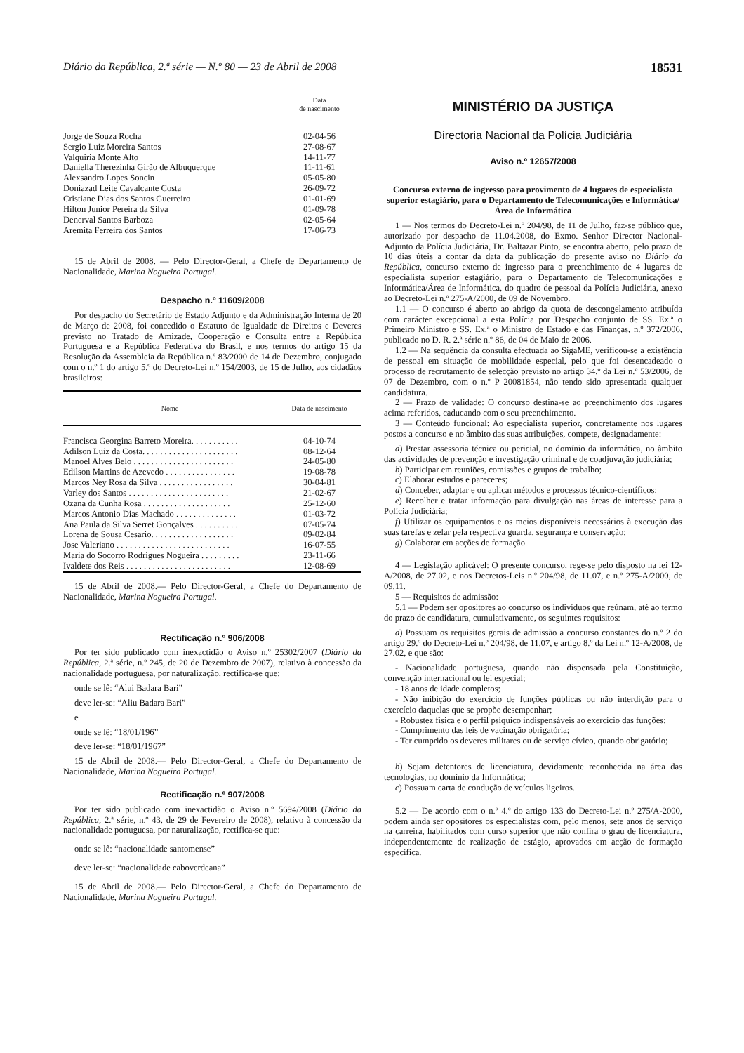Diário da República, 2.ª série — N.º 80 — 23 de Abril de 2008 18531
| | Data de nascimento |
| Jorge de Souza Rocha | 02-04-56 |
| Sergio Luiz Moreira Santos | 27-08-67 |
| Valquiria Monte Alto | 14-11-77 |
| Daniella Therezinha Girão de Albuquerque | 11-11-61 |
| Alexsandro Lopes Soncin | 05-05-80 |
| Doniazad Leite Cavalcante Costa | 26-09-72 |
| Cristiane Dias dos Santos Guerreiro | 01-01-69 |
| Hilton Junior Pereira da Silva | 01-09-78 |
| Denerval Santos Barboza | 02-05-64 |
| Aremita Ferreira dos Santos | 17-06-73 |
15 de Abril de 2008. — Pelo Director-Geral, a Chefe de Departamento de Nacionalidade, Marina Nogueira Portugal.
Despacho n.º 11609/2008
Por despacho do Secretário de Estado Adjunto e da Administração Interna de 20 de Março de 2008, foi concedido o Estatuto de Igualdade de Direitos e Deveres previsto no Tratado de Amizade, Cooperação e Consulta entre a República Portuguesa e a República Federativa do Brasil, e nos termos do artigo 15 da Resolução da Assembleia da República n.º 83/2000 de 14 de Dezembro, conjugado com o n.º 1 do artigo 5.º do Decreto-Lei n.º 154/2003, de 15 de Julho, aos cidadãos brasileiros:
| Nome | Data de nascimento |
| --- | --- |
| Francisca Georgina Barreto Moreira. . . . . . . . . . . | 04-10-74 |
| Adilson Luiz da Costa. . . . . . . . . . . . . . . . . . . . . . | 08-12-64 |
| Manoel Alves Belo . . . . . . . . . . . . . . . . . . . . . . . | 24-05-80 |
| Edilson Martins de Azevedo . . . . . . . . . . . . . . . . | 19-08-78 |
| Marcos Ney Rosa da Silva . . . . . . . . . . . . . . . . . | 30-04-81 |
| Varley dos Santos . . . . . . . . . . . . . . . . . . . . . . . | 21-02-67 |
| Ozana da Cunha Rosa . . . . . . . . . . . . . . . . . . . . | 25-12-60 |
| Marcos Antonio Dias Machado . . . . . . . . . . . . . . | 01-03-72 |
| Ana Paula da Silva Serret Gonçalves . . . . . . . . . . | 07-05-74 |
| Lorena de Sousa Cesario. . . . . . . . . . . . . . . . . . . | 09-02-84 |
| Jose Valeriano . . . . . . . . . . . . . . . . . . . . . . . . . . | 16-07-55 |
| Maria do Socorro Rodrigues Nogueira . . . . . . . . . | 23-11-66 |
| Ivaldete dos Reis . . . . . . . . . . . . . . . . . . . . . . . . | 12-08-69 |
15 de Abril de 2008.— Pelo Director-Geral, a Chefe do Departamento de Nacionalidade, Marina Nogueira Portugal.
Rectificação n.º 906/2008
Por ter sido publicado com inexactidão o Aviso n.º 25302/2007 (Diário da República, 2.ª série, n.º 245, de 20 de Dezembro de 2007), relativo à concessão da nacionalidade portuguesa, por naturalização, rectifica-se que:
onde se lê: “Alui Badara Bari”
deve ler-se: “Aliu Badara Bari”
e
onde se lê: “18/01/196”
deve ler-se: “18/01/1967”
15 de Abril de 2008.— Pelo Director-Geral, a Chefe do Departamento de Nacionalidade, Marina Nogueira Portugal.
Rectificação n.º 907/2008
Por ter sido publicado com inexactidão o Aviso n.º 5694/2008 (Diário da República, 2.ª série, n.º 43, de 29 de Fevereiro de 2008), relativo à concessão da nacionalidade portuguesa, por naturalização, rectifica-se que:
onde se lê: “nacionalidade santomense”
deve ler-se: “nacionalidade caboverdeana”
15 de Abril de 2008.— Pelo Director-Geral, a Chefe do Departamento de Nacionalidade, Marina Nogueira Portugal.
MINISTÉRIO DA JUSTIÇA
Directoria Nacional da Polícia Judiciária
Aviso n.º 12657/2008
Concurso externo de ingresso para provimento de 4 lugares de especialista superior estagiário, para o Departamento de Telecomunicações e Informática/Área de Informática
1 — Nos termos do Decreto-Lei n.º 204/98, de 11 de Julho, faz-se público que, autorizado por despacho de 11.04.2008, do Exmo. Senhor Director Nacional-Adjunto da Polícia Judiciária, Dr. Baltazar Pinto, se encontra aberto, pelo prazo de 10 dias úteis a contar da data da publicação do presente aviso no Diário da República, concurso externo de ingresso para o preenchimento de 4 lugares de especialista superior estagiário, para o Departamento de Telecomunicações e Informática/Área de Informática, do quadro de pessoal da Polícia Judiciária, anexo ao Decreto-Lei n.º 275-A/2000, de 09 de Novembro.
1.1 — O concurso é aberto ao abrigo da quota de descongelamento atribuída com carácter excepcional a esta Polícia por Despacho conjunto de SS. Ex.ª o Primeiro Ministro e SS. Ex.ª o Ministro de Estado e das Finanças, n.º 372/2006, publicado no D. R. 2.ª série n.º 86, de 04 de Maio de 2006.
1.2 — Na sequência da consulta efectuada ao SigaME, verificou-se a existência de pessoal em situação de mobilidade especial, pelo que foi desencadeado o processo de recrutamento de selecção previsto no artigo 34.º da Lei n.º 53/2006, de 07 de Dezembro, com o n.º P 20081854, não tendo sido apresentada qualquer candidatura.
2 — Prazo de validade: O concurso destina-se ao preenchimento dos lugares acima referidos, caducando com o seu preenchimento.
3 — Conteúdo funcional: Ao especialista superior, concretamente nos lugares postos a concurso e no âmbito das suas atribuições, compete, designadamente:
a) Prestar assessoria técnica ou pericial, no domínio da informática, no âmbito das actividades de prevenção e investigação criminal e de coadjuvação judiciária;
b) Participar em reuniões, comissões e grupos de trabalho;
c) Elaborar estudos e pareceres;
d) Conceber, adaptar e ou aplicar métodos e processos técnico-científicos;
e) Recolher e tratar informação para divulgação nas áreas de interesse para a Polícia Judiciária;
f) Utilizar os equipamentos e os meios disponíveis necessários à execução das suas tarefas e zelar pela respectiva guarda, segurança e conservação;
g) Colaborar em acções de formação.
4 — Legislação aplicável: O presente concurso, rege-se pelo disposto na lei 12-A/2008, de 27.02, e nos Decretos-Leis n.º 204/98, de 11.07, e n.º 275-A/2000, de 09.11.
5 — Requisitos de admissão:
5.1 — Podem ser opositores ao concurso os indivíduos que reúnam, até ao termo do prazo de candidatura, cumulativamente, os seguintes requisitos:
a) Possuam os requisitos gerais de admissão a concurso constantes do n.º 2 do artigo 29.º do Decreto-Lei n.º 204/98, de 11.07, e artigo 8.º da Lei n.º 12-A/2008, de 27.02, e que são:
- Nacionalidade portuguesa, quando não dispensada pela Constituição, convenção internacional ou lei especial;
- 18 anos de idade completos;
- Não inibição do exercício de funções públicas ou não interdição para o exercício daquelas que se propõe desempenhar;
- Robustez física e o perfil psíquico indispensáveis ao exercício das funções;
- Cumprimento das leis de vacinação obrigatória;
- Ter cumprido os deveres militares ou de serviço cívico, quando obrigatório;
b) Sejam detentores de licenciatura, devidamente reconhecida na área das tecnologias, no domínio da Informática;
c) Possuam carta de condução de veículos ligeiros.
5.2 — De acordo com o n.º 4.º do artigo 133 do Decreto-Lei n.º 275/A-2000, podem ainda ser opositores os especialistas com, pelo menos, sete anos de serviço na carreira, habilitados com curso superior que não confira o grau de licenciatura, independentemente de realização de estágio, aprovados em acção de formação específica.